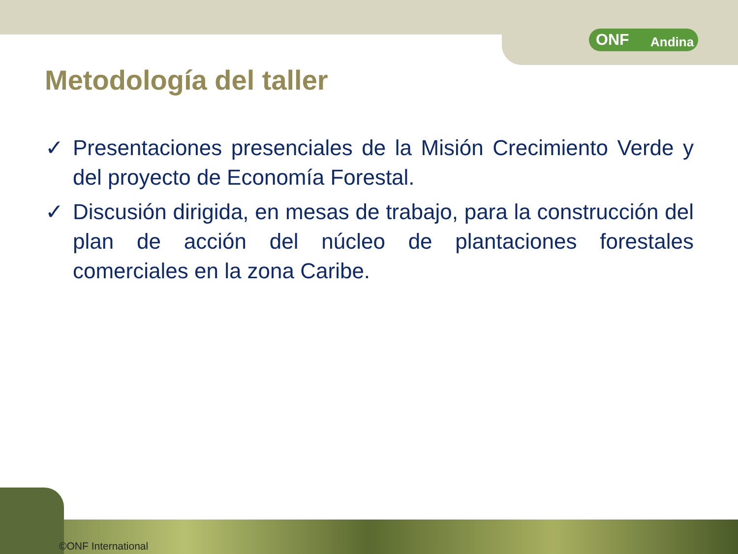ONF Andina
Metodología del taller
✓ Presentaciones presenciales de la Misión Crecimiento Verde y del proyecto de Economía Forestal.
✓ Discusión dirigida, en mesas de trabajo, para la construcción del plan de acción del núcleo de plantaciones forestales comerciales en la zona Caribe.
©ONF International